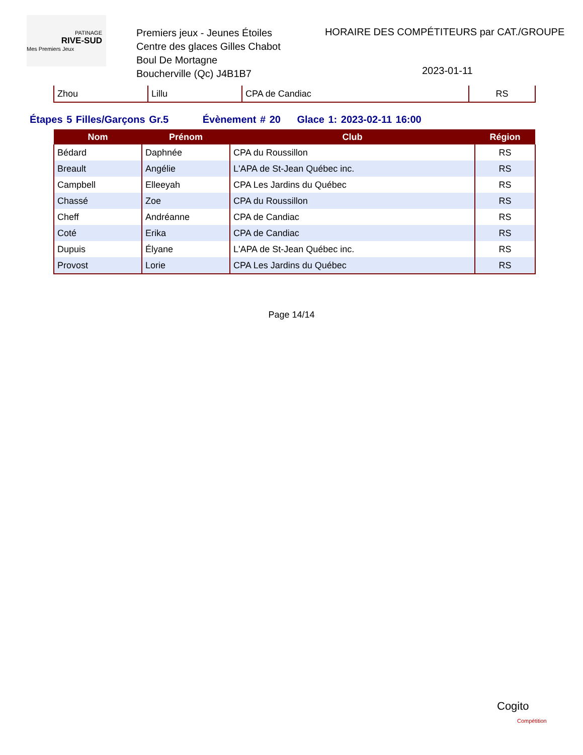PATINAGE
RIVE-SUD
Mes Premiers Jeux
Premiers jeux - Jeunes Étoiles
Centre des glaces Gilles Chabot
Boul De Mortagne
Boucherville (Qc) J4B1B7
HORAIRE DES COMPÉTITEURS par CAT./GROUPE
2023-01-11
| Zhou | Lillu | CPA de Candiac | RS |
Étapes 5 Filles/Garçons Gr.5 Évènement # 20 Glace 1: 2023-02-11 16:00
| Nom | Prénom | Club | Région |
| --- | --- | --- | --- |
| Bédard | Daphnée | CPA du Roussillon | RS |
| Breault | Angélie | L'APA de St-Jean Québec inc. | RS |
| Campbell | Elleeyah | CPA Les Jardins du Québec | RS |
| Chassé | Zoe | CPA du Roussillon | RS |
| Cheff | Andréanne | CPA de Candiac | RS |
| Coté | Erika | CPA de Candiac | RS |
| Dupuis | Élyane | L'APA de St-Jean Québec inc. | RS |
| Provost | Lorie | CPA Les Jardins du Québec | RS |
Page 14/14
Cogito
Compétition